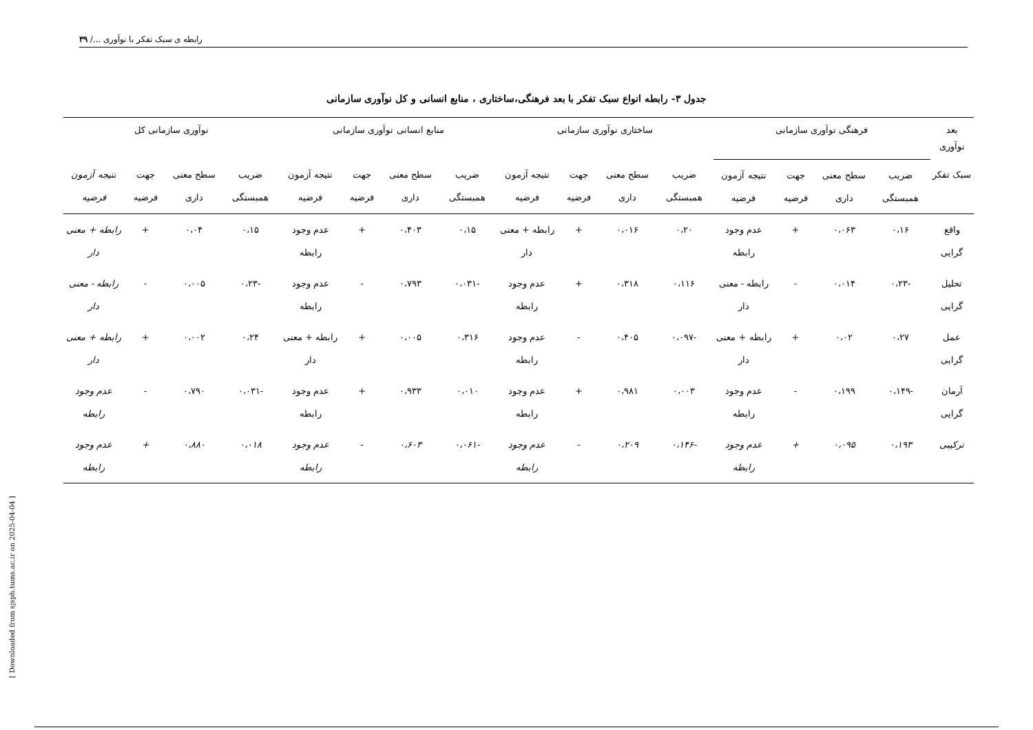رابطه ی سبک تفکر با نوآوری .../ ۳۹
[ Downloaded from sjsph.tums.ac.ir on 2025-04-04 ]
جدول ۳- رابطه انواع سبک تفکر با بعد فرهنگی،ساختاری ، منابع انسانی و کل نوآوری سازمانی
| بعد نوآوری | فرهنگی نوآوری سازمانی | | | | ساختاری نوآوری سازمانی | | | | منابع انسانی نوآوری سازمانی | | | | نوآوری سازمانی کل | | | |
| --- | --- | --- | --- | --- | --- | --- | --- | --- | --- | --- | --- | --- | --- | --- | --- | --- |
| سبک تفکر | ضریب همبستگی | سطح معنی داری | جهت فرضیه | نتیجه آزمون فرضیه | ضریب همبستگی | سطح معنی داری | جهت فرضیه | نتیجه آزمون فرضیه | ضریب همبستگی | سطح معنی داری | جهت فرضیه | نتیجه آزمون فرضیه | ضریب همبستگی | سطح معنی داری | جهت فرضیه | نتیجه آزمون فرضیه |
| واقع گرایی | ۰،۱۶ | ۰،۰۶۳ | + | عدم وجود رابطه | ۰،۲۰ | ۰،۰۱۶ | + | رابطه + معنی دار | ۰،۱۵ | ۰،۴۰۳ | + | عدم وجود رابطه | ۰،۱۵ | ۰،۰۴ | + | رابطه + معنی دار |
| تحلیل گرایی | -۰،۲۳ | ۰،۰۱۴ | - | رابطه - معنی دار | ۰،۱۱۶ | ۰،۳۱۸ | + | عدم وجود رابطه | -۰،۰۳۱ | ۰،۷۹۳ | - | عدم وجود رابطه | -۰،۲۳ | ۰،۰۰۵ | - | رابطه - معنی دار |
| عمل گرایی | ۰،۲۷ | ۰،۰۲ | + | رابطه + معنی دار | -۰،۰۹۷ | ۰،۴۰۵ | - | عدم وجود رابطه | ۰،۳۱۶ | ۰،۰۰۵ | + | رابطه + معنی دار | ۰،۲۴ | ۰،۰۰۲ | + | رابطه + معنی دار |
| آرمان گرایی | -۰،۱۴۹ | ۰،۱۹۹ | - | عدم وجود رابطه | ۰،۰۰۳ | ۰،۹۸۱ | + | عدم وجود رابطه | ۰،۰۱۰ | ۰،۹۳۳ | + | عدم وجود رابطه | -۰،۰۳۱ | ۰،۷۹۰ | - | عدم وجود رابطه |
| ترکیبی | ۰،۱۹۳ | ۰،۰۹۵ | + | عدم وجود رابطه | -۰،۱۴۶ | ۰،۲۰۹ | - | عدم وجود رابطه | -۰،۰۶۱ | ۰،۶۰۳ | - | عدم وجود رابطه | ۰،۰۱۸ | ۰،۸۸۰ | + | عدم وجود رابطه |